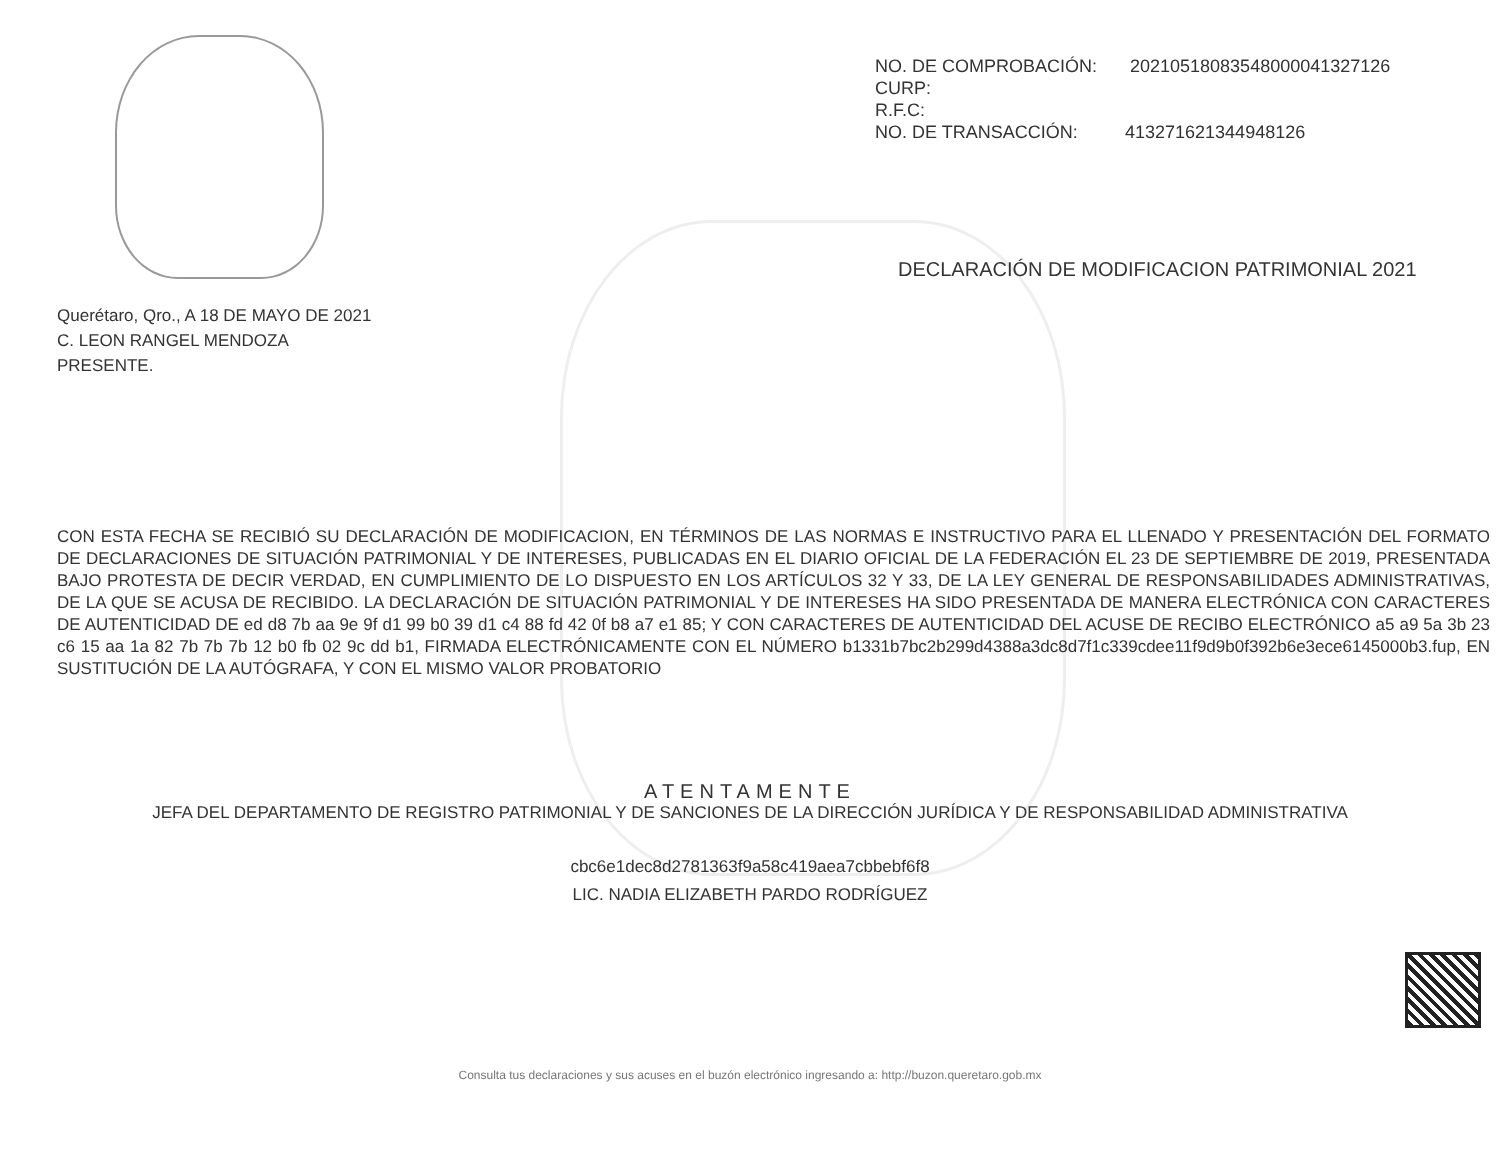NO. DE COMPROBACIÓN: 20210518083548000041327126
CURP:
R.F.C:
NO. DE TRANSACCIÓN: 413271621344948126
DECLARACIÓN DE MODIFICACION PATRIMONIAL 2021
Querétaro, Qro., A 18 DE MAYO DE 2021
C. LEON RANGEL MENDOZA
PRESENTE.
CON ESTA FECHA SE RECIBIÓ SU DECLARACIÓN DE MODIFICACION, EN TÉRMINOS DE LAS NORMAS E INSTRUCTIVO PARA EL LLENADO Y PRESENTACIÓN DEL FORMATO DE DECLARACIONES DE SITUACIÓN PATRIMONIAL Y DE INTERESES, PUBLICADAS EN EL DIARIO OFICIAL DE LA FEDERACIÓN EL 23 DE SEPTIEMBRE DE 2019, PRESENTADA BAJO PROTESTA DE DECIR VERDAD, EN CUMPLIMIENTO DE LO DISPUESTO EN LOS ARTÍCULOS 32 Y 33, DE LA LEY GENERAL DE RESPONSABILIDADES ADMINISTRATIVAS, DE LA QUE SE ACUSA DE RECIBIDO. LA DECLARACIÓN DE SITUACIÓN PATRIMONIAL Y DE INTERESES HA SIDO PRESENTADA DE MANERA ELECTRÓNICA CON CARACTERES DE AUTENTICIDAD DE ed d8 7b aa 9e 9f d1 99 b0 39 d1 c4 88 fd 42 0f b8 a7 e1 85; Y CON CARACTERES DE AUTENTICIDAD DEL ACUSE DE RECIBO ELECTRÓNICO a5 a9 5a 3b 23 c6 15 aa 1a 82 7b 7b 7b 12 b0 fb 02 9c dd b1, FIRMADA ELECTRÓNICAMENTE CON EL NÚMERO b1331b7bc2b299d4388a3dc8d7f1c339cdee11f9d9b0f392b6e3ece6145000b3.fup, EN SUSTITUCIÓN DE LA AUTÓGRAFA, Y CON EL MISMO VALOR PROBATORIO
ATENTAMENTE
JEFA DEL DEPARTAMENTO DE REGISTRO PATRIMONIAL Y DE SANCIONES DE LA DIRECCIÓN JURÍDICA Y DE RESPONSABILIDAD ADMINISTRATIVA
cbc6e1dec8d2781363f9a58c419aea7cbbebf6f8
LIC. NADIA ELIZABETH PARDO RODRÍGUEZ
Consulta tus declaraciones y sus acuses en el buzón electrónico ingresando a: http://buzon.queretaro.gob.mx